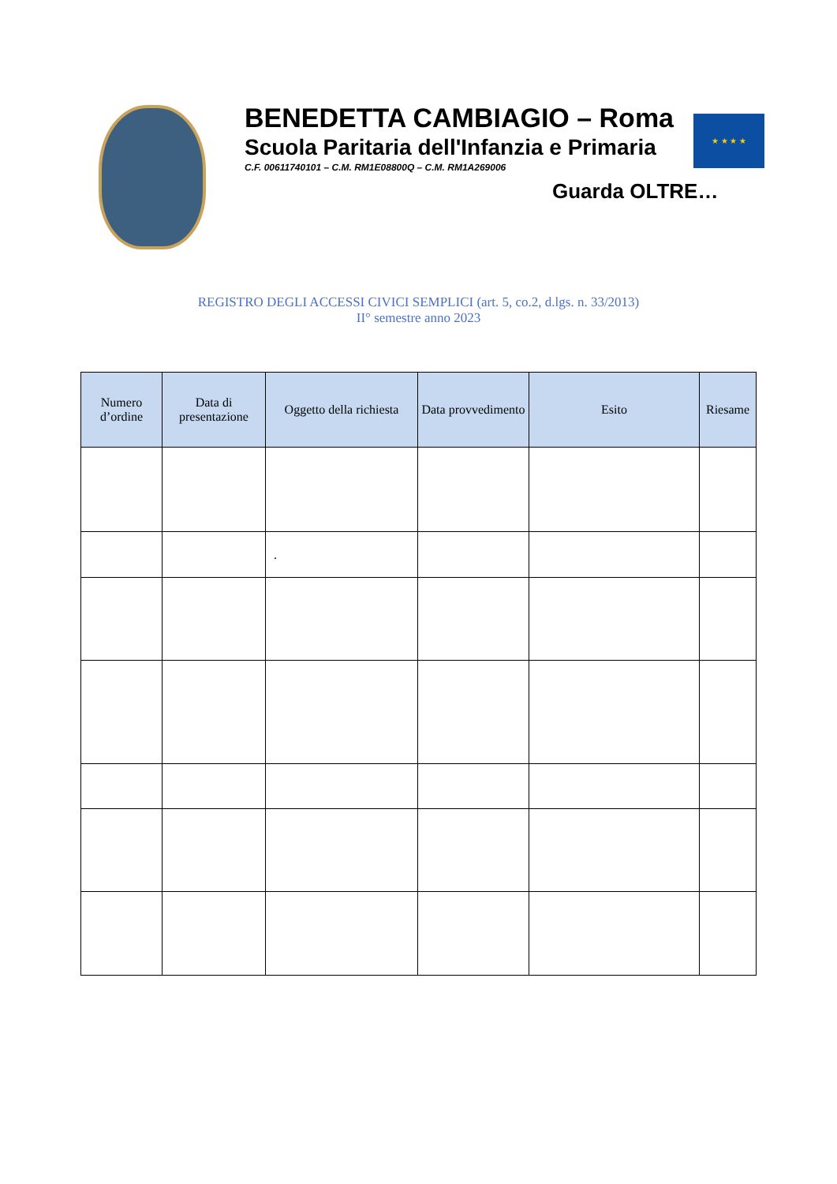BENEDETTA CAMBIAGIO – Roma
Scuola Paritaria dell'Infanzia e Primaria
C.F. 00611740101 – C.M. RM1E08800Q – C.M. RM1A269006
Guarda OLTRE…
★ ★ ★ ★
REGISTRO DEGLI ACCESSI CIVICI SEMPLICI (art. 5, co.2, d.lgs. n. 33/2013)
II° semestre anno 2023
| Numero d’ordine | Data di presentazione | Oggetto della richiesta | Data provvedimento | Esito | Riesame |
| --- | --- | --- | --- | --- | --- |
| | | . | | | |